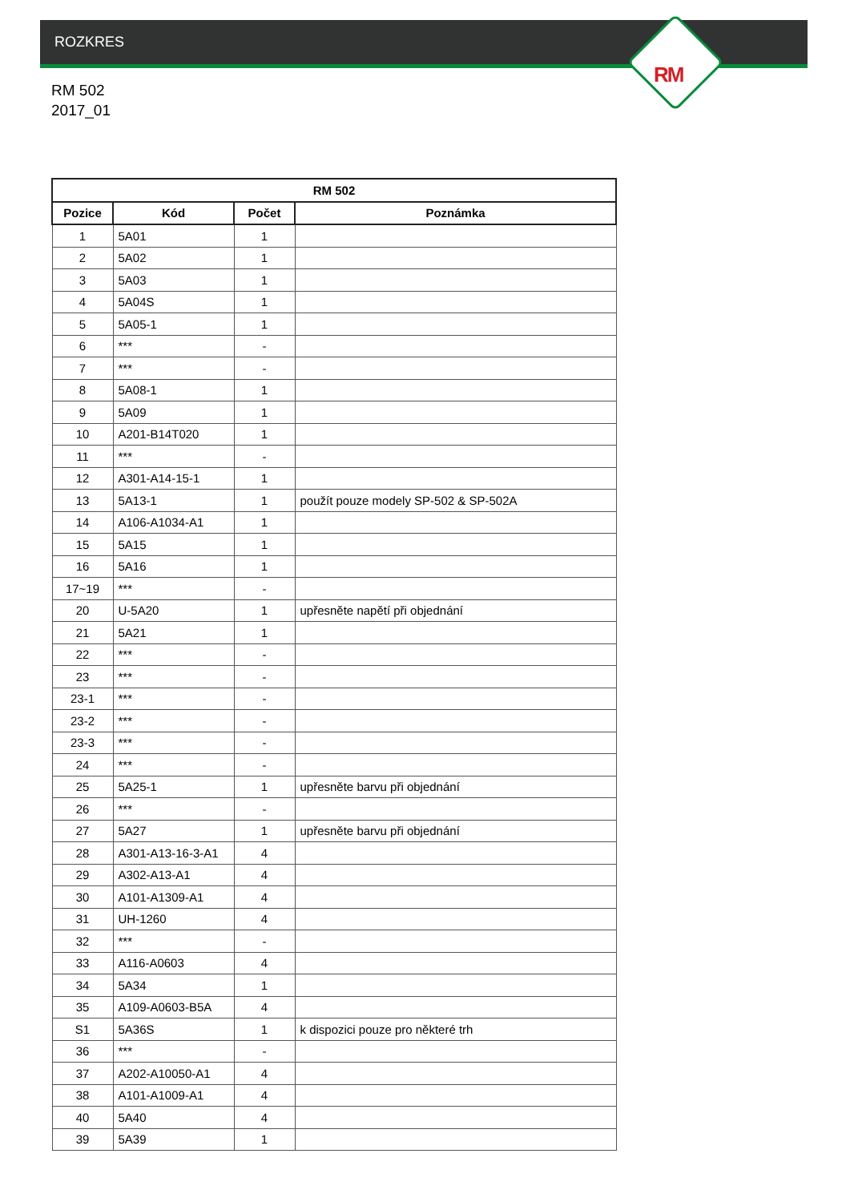ROZKRES
RM
RM 502
2017_01
| RM 502 | | | |
| --- | --- | --- | --- |
| Pozice | Kód | Počet | Poznámka |
| 1 | 5A01 | 1 | |
| 2 | 5A02 | 1 | |
| 3 | 5A03 | 1 | |
| 4 | 5A04S | 1 | |
| 5 | 5A05-1 | 1 | |
| 6 | *** | - | |
| 7 | *** | - | |
| 8 | 5A08-1 | 1 | |
| 9 | 5A09 | 1 | |
| 10 | A201-B14T020 | 1 | |
| 11 | *** | - | |
| 12 | A301-A14-15-1 | 1 | |
| 13 | 5A13-1 | 1 | použít pouze modely SP-502 & SP-502A |
| 14 | A106-A1034-A1 | 1 | |
| 15 | 5A15 | 1 | |
| 16 | 5A16 | 1 | |
| 17~19 | *** | - | |
| 20 | U-5A20 | 1 | upřesněte napětí při objednání |
| 21 | 5A21 | 1 | |
| 22 | *** | - | |
| 23 | *** | - | |
| 23-1 | *** | - | |
| 23-2 | *** | - | |
| 23-3 | *** | - | |
| 24 | *** | - | |
| 25 | 5A25-1 | 1 | upřesněte barvu při objednání |
| 26 | *** | - | |
| 27 | 5A27 | 1 | upřesněte barvu při objednání |
| 28 | A301-A13-16-3-A1 | 4 | |
| 29 | A302-A13-A1 | 4 | |
| 30 | A101-A1309-A1 | 4 | |
| 31 | UH-1260 | 4 | |
| 32 | *** | - | |
| 33 | A116-A0603 | 4 | |
| 34 | 5A34 | 1 | |
| 35 | A109-A0603-B5A | 4 | |
| S1 | 5A36S | 1 | k dispozici pouze pro některé trh |
| 36 | *** | - | |
| 37 | A202-A10050-A1 | 4 | |
| 38 | A101-A1009-A1 | 4 | |
| 40 | 5A40 | 4 | |
| 39 | 5A39 | 1 | |